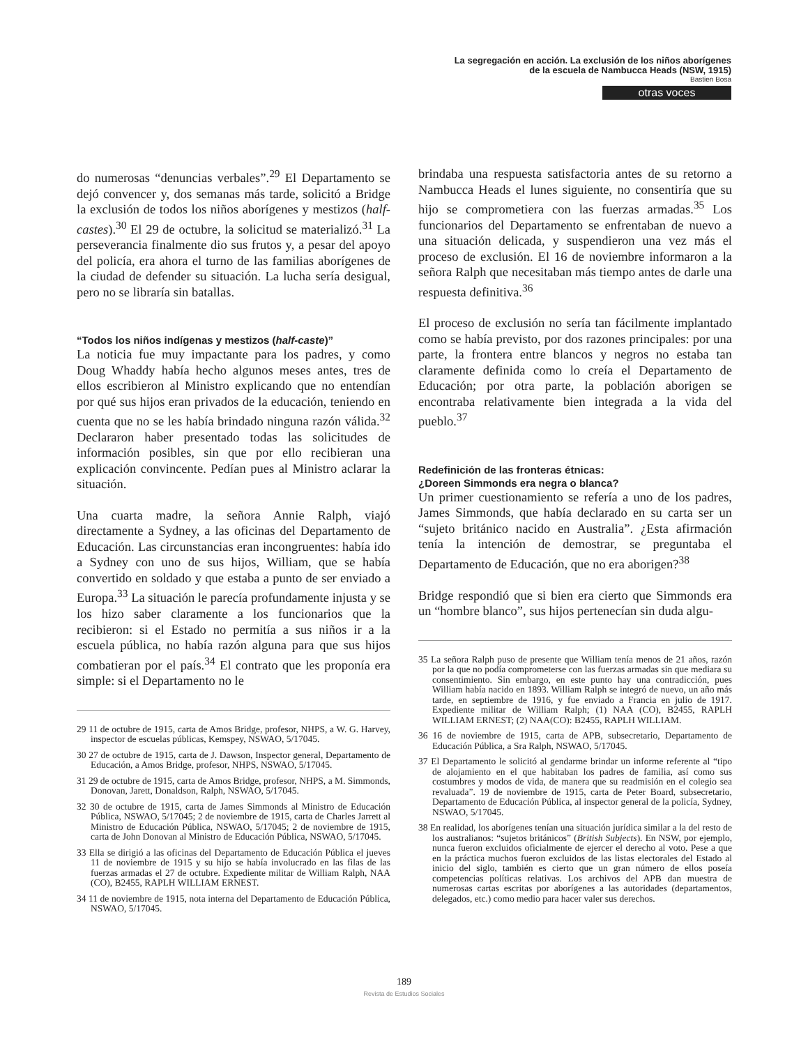La segregación en acción. La exclusión de los niños aborígenes
de la escuela de Nambucca Heads (NSW, 1915)
Bastien Bosa
otras voces
do numerosas “denuncias verbales”.<sup>29</sup> El Departamento se dejó convencer y, dos semanas más tarde, solicitó a Bridge la exclusión de todos los niños aborígenes y mestizos (half-castes).<sup>30</sup> El 29 de octubre, la solicitud se materializó.<sup>31</sup> La perseverancia finalmente dio sus frutos y, a pesar del apoyo del policía, era ahora el turno de las familias aborígenes de la ciudad de defender su situación. La lucha sería desigual, pero no se libraría sin batallas.
“Todos los niños indígenas y mestizos (half-caste)”
La noticia fue muy impactante para los padres, y como Doug Whaddy había hecho algunos meses antes, tres de ellos escribieron al Ministro explicando que no entendían por qué sus hijos eran privados de la educación, teniendo en cuenta que no se les había brindado ninguna razón válida.<sup>32</sup> Declararon haber presentado todas las solicitudes de información posibles, sin que por ello recibieran una explicación convincente. Pedían pues al Ministro aclarar la situación.
Una cuarta madre, la señora Annie Ralph, viajó directamente a Sydney, a las oficinas del Departamento de Educación. Las circunstancias eran incongruentes: había ido a Sydney con uno de sus hijos, William, que se había convertido en soldado y que estaba a punto de ser enviado a Europa.<sup>33</sup> La situación le parecía profundamente injusta y se los hizo saber claramente a los funcionarios que la recibieron: si el Estado no permitía a sus niños ir a la escuela pública, no había razón alguna para que sus hijos combatieran por el país.<sup>34</sup> El contrato que les proponía era simple: si el Departamento no le
29 11 de octubre de 1915, carta de Amos Bridge, profesor, NHPS, a W. G. Harvey, inspector de escuelas públicas, Kemspey, NSWAO, 5/17045.
30 27 de octubre de 1915, carta de J. Dawson, Inspector general, Departamento de Educación, a Amos Bridge, profesor, NHPS, NSWAO, 5/17045.
31 29 de octubre de 1915, carta de Amos Bridge, profesor, NHPS, a M. Simmonds, Donovan, Jarett, Donaldson, Ralph, NSWAO, 5/17045.
32 30 de octubre de 1915, carta de James Simmonds al Ministro de Educación Pública, NSWAO, 5/17045; 2 de noviembre de 1915, carta de Charles Jarrett al Ministro de Educación Pública, NSWAO, 5/17045; 2 de noviembre de 1915, carta de John Donovan al Ministro de Educación Pública, NSWAO, 5/17045.
33 Ella se dirigió a las oficinas del Departamento de Educación Pública el jueves 11 de noviembre de 1915 y su hijo se había involucrado en las filas de las fuerzas armadas el 27 de octubre. Expediente militar de William Ralph, NAA (CO), B2455, RAPLH WILLIAM ERNEST.
34 11 de noviembre de 1915, nota interna del Departamento de Educación Pública, NSWAO, 5/17045.
brindaba una respuesta satisfactoria antes de su retorno a Nambucca Heads el lunes siguiente, no consentiría que su hijo se comprometiera con las fuerzas armadas.<sup>35</sup> Los funcionarios del Departamento se enfrentaban de nuevo a una situación delicada, y suspendieron una vez más el proceso de exclusión. El 16 de noviembre informaron a la señora Ralph que necesitaban más tiempo antes de darle una respuesta definitiva.<sup>36</sup>
El proceso de exclusión no sería tan fácilmente implantado como se había previsto, por dos razones principales: por una parte, la frontera entre blancos y negros no estaba tan claramente definida como lo creía el Departamento de Educación; por otra parte, la población aborigen se encontraba relativamente bien integrada a la vida del pueblo.<sup>37</sup>
Redefinición de las fronteras étnicas:
¿Doreen Simmonds era negra o blanca?
Un primer cuestionamiento se refería a uno de los padres, James Simmonds, que había declarado en su carta ser un “sujeto británico nacido en Australia”. ¿Esta afirmación tenía la intención de demostrar, se preguntaba el Departamento de Educación, que no era aborigen?<sup>38</sup>
Bridge respondió que si bien era cierto que Simmonds era un “hombre blanco”, sus hijos pertenecían sin duda algu-
35 La señora Ralph puso de presente que William tenía menos de 21 años, razón por la que no podía comprometerse con las fuerzas armadas sin que mediara su consentimiento. Sin embargo, en este punto hay una contradicción, pues William había nacido en 1893. William Ralph se integró de nuevo, un año más tarde, en septiembre de 1916, y fue enviado a Francia en julio de 1917. Expediente militar de William Ralph; (1) NAA (CO), B2455, RAPLH WILLIAM ERNEST; (2) NAA(CO): B2455, RAPLH WILLIAM.
36 16 de noviembre de 1915, carta de APB, subsecretario, Departamento de Educación Pública, a Sra Ralph, NSWAO, 5/17045.
37 El Departamento le solicitó al gendarme brindar un informe referente al “tipo de alojamiento en el que habitaban los padres de familia, así como sus costumbres y modos de vida, de manera que su readmisión en el colegio sea revaluada”. 19 de noviembre de 1915, carta de Peter Board, subsecretario, Departamento de Educación Pública, al inspector general de la policía, Sydney, NSWAO, 5/17045.
38 En realidad, los aborígenes tenían una situación jurídica similar a la del resto de los australianos: “sujetos británicos” (British Subjects). En NSW, por ejemplo, nunca fueron excluidos oficialmente de ejercer el derecho al voto. Pese a que en la práctica muchos fueron excluidos de las listas electorales del Estado al inicio del siglo, también es cierto que un gran número de ellos poseía competencias políticas relativas. Los archivos del APB dan muestra de numerosas cartas escritas por aborígenes a las autoridades (departamentos, delegados, etc.) como medio para hacer valer sus derechos.
189
Revista de Estudios Sociales